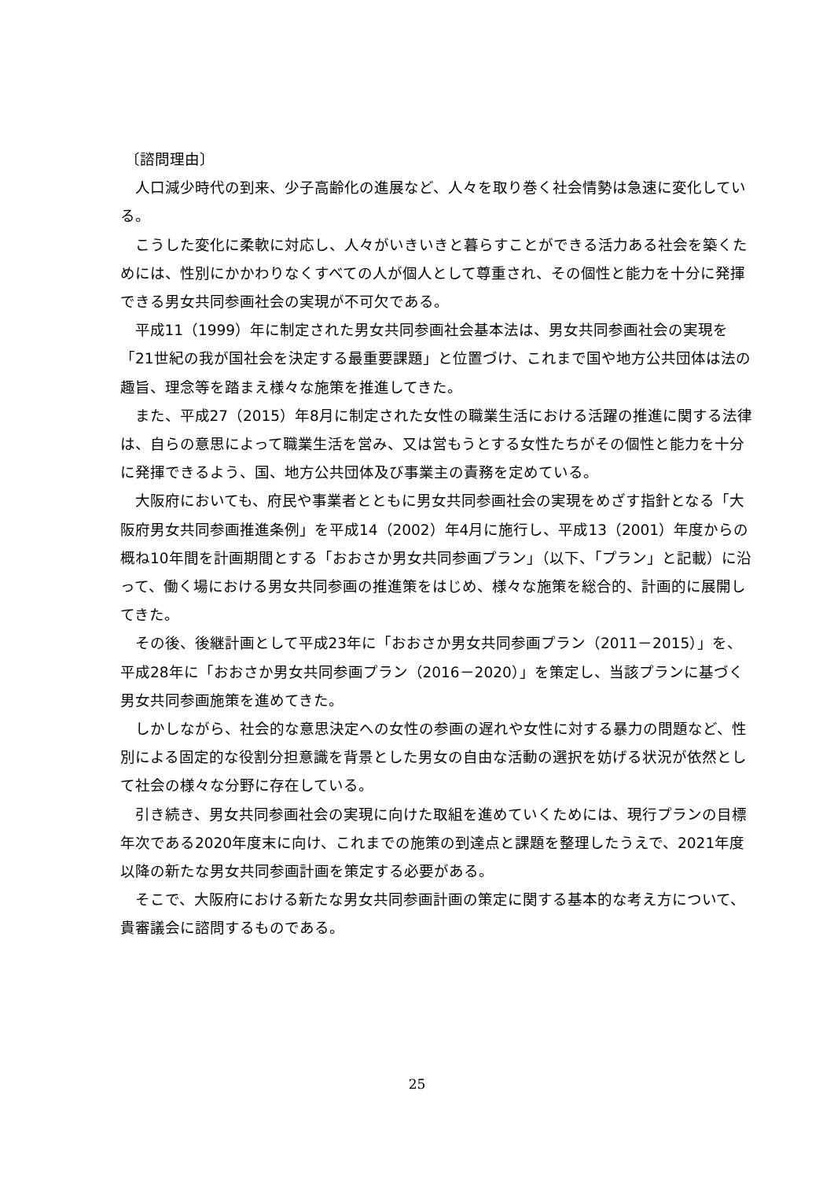〔諮問理由〕
人口減少時代の到来、少子高齢化の進展など、人々を取り巻く社会情勢は急速に変化している。
こうした変化に柔軟に対応し、人々がいきいきと暮らすことができる活力ある社会を築くためには、性別にかかわりなくすべての人が個人として尊重され、その個性と能力を十分に発揮できる男女共同参画社会の実現が不可欠である。
平成11（1999）年に制定された男女共同参画社会基本法は、男女共同参画社会の実現を「21世紀の我が国社会を決定する最重要課題」と位置づけ、これまで国や地方公共団体は法の趣旨、理念等を踏まえ様々な施策を推進してきた。
また、平成27（2015）年8月に制定された女性の職業生活における活躍の推進に関する法律は、自らの意思によって職業生活を営み、又は営もうとする女性たちがその個性と能力を十分に発揮できるよう、国、地方公共団体及び事業主の責務を定めている。
大阪府においても、府民や事業者とともに男女共同参画社会の実現をめざす指針となる「大阪府男女共同参画推進条例」を平成14（2002）年4月に施行し、平成13（2001）年度からの概ね10年間を計画期間とする「おおさか男女共同参画プラン」（以下、「プラン」と記載）に沿って、働く場における男女共同参画の推進策をはじめ、様々な施策を総合的、計画的に展開してきた。
その後、後継計画として平成23年に「おおさか男女共同参画プラン（2011－2015）」を、平成28年に「おおさか男女共同参画プラン（2016－2020）」を策定し、当該プランに基づく男女共同参画施策を進めてきた。
しかしながら、社会的な意思決定への女性の参画の遅れや女性に対する暴力の問題など、性別による固定的な役割分担意識を背景とした男女の自由な活動の選択を妨げる状況が依然として社会の様々な分野に存在している。
引き続き、男女共同参画社会の実現に向けた取組を進めていくためには、現行プランの目標年次である2020年度末に向け、これまでの施策の到達点と課題を整理したうえで、2021年度以降の新たな男女共同参画計画を策定する必要がある。
そこで、大阪府における新たな男女共同参画計画の策定に関する基本的な考え方について、貴審議会に諮問するものである。
25